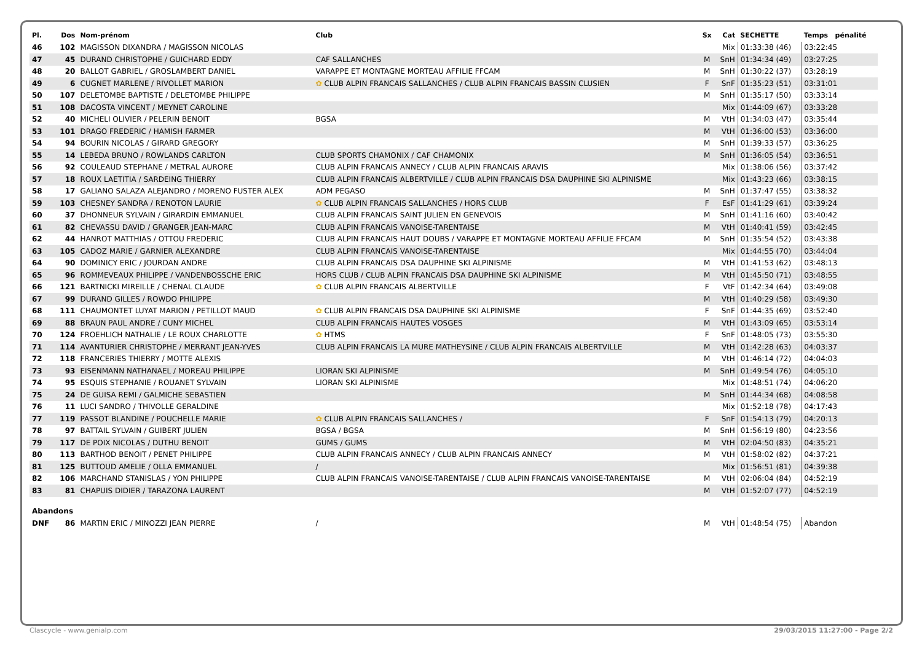| Pl. | Dos | Nom-prénom | Club | Sx | Cat | SECHETTE | Temps pénalité |
| --- | --- | --- | --- | --- | --- | --- | --- |
| 46 | 102 | MAGISSON DIXANDRA / MAGISSON NICOLAS | | | Mix | 01:33:38 (46) | 03:22:45 |
| 47 | 45 | DURAND CHRISTOPHE / GUICHARD EDDY | CAF SALLANCHES | M | SnH | 01:34:34 (49) | 03:27:25 |
| 48 | 20 | BALLOT GABRIEL / GROSLAMBERT DANIEL | VARAPPE ET MONTAGNE MORTEAU AFFILIE FFCAM | M | SnH | 01:30:22 (37) | 03:28:19 |
| 49 | 6 | CUGNET MARLENE / RIVOLLET MARION | ✿ CLUB ALPIN FRANCAIS SALLANCHES / CLUB ALPIN FRANCAIS BASSIN CLUSIEN | F | SnF | 01:35:23 (51) | 03:31:01 |
| 50 | 107 | DELETOMBE BAPTISTE / DELETOMBE PHILIPPE | | M | SnH | 01:35:17 (50) | 03:33:14 |
| 51 | 108 | DACOSTA VINCENT / MEYNET CAROLINE | | | Mix | 01:44:09 (67) | 03:33:28 |
| 52 | 40 | MICHELI OLIVIER / PELERIN BENOIT | BGSA | M | VtH | 01:34:03 (47) | 03:35:44 |
| 53 | 101 | DRAGO FREDERIC / HAMISH FARMER | | M | VtH | 01:36:00 (53) | 03:36:00 |
| 54 | 94 | BOURIN NICOLAS / GIRARD GREGORY | | M | SnH | 01:39:33 (57) | 03:36:25 |
| 55 | 14 | LEBEDA BRUNO / ROWLANDS CARLTON | CLUB SPORTS CHAMONIX / CAF CHAMONIX | M | SnH | 01:36:05 (54) | 03:36:51 |
| 56 | 92 | COULEAUD STEPHANE / METRAL AURORE | CLUB ALPIN FRANCAIS ANNECY / CLUB ALPIN FRANCAIS ARAVIS | | Mix | 01:38:06 (56) | 03:37:42 |
| 57 | 18 | ROUX LAETITIA / SARDEING THIERRY | CLUB ALPIN FRANCAIS ALBERTVILLE / CLUB ALPIN FRANCAIS DSA DAUPHINE SKI ALPINISME | | Mix | 01:43:23 (66) | 03:38:15 |
| 58 | 17 | GALIANO SALAZA ALEJANDRO / MORENO FUSTER ALEX | ADM PEGASO | M | SnH | 01:37:47 (55) | 03:38:32 |
| 59 | 103 | CHESNEY SANDRA / RENOTON LAURIE | ✿ CLUB ALPIN FRANCAIS SALLANCHES / HORS CLUB | F | EsF | 01:41:29 (61) | 03:39:24 |
| 60 | 37 | DHONNEUR SYLVAIN / GIRARDIN EMMANUEL | CLUB ALPIN FRANCAIS SAINT JULIEN EN GENEVOIS | M | SnH | 01:41:16 (60) | 03:40:42 |
| 61 | 82 | CHEVASSU DAVID / GRANGER JEAN-MARC | CLUB ALPIN FRANCAIS VANOISE-TARENTAISE | M | VtH | 01:40:41 (59) | 03:42:45 |
| 62 | 44 | HANROT MATTHIAS / OTTOU FREDERIC | CLUB ALPIN FRANCAIS HAUT DOUBS / VARAPPE ET MONTAGNE MORTEAU AFFILIE FFCAM | M | SnH | 01:35:54 (52) | 03:43:38 |
| 63 | 105 | CADOZ MARIE / GARNIER ALEXANDRE | CLUB ALPIN FRANCAIS VANOISE-TARENTAISE | | Mix | 01:44:55 (70) | 03:44:04 |
| 64 | 90 | DOMINICY ERIC / JOURDAN ANDRE | CLUB ALPIN FRANCAIS DSA DAUPHINE SKI ALPINISME | M | VtH | 01:41:53 (62) | 03:48:13 |
| 65 | 96 | ROMMEVEAUX PHILIPPE / VANDENBOSSCHE ERIC | HORS CLUB / CLUB ALPIN FRANCAIS DSA DAUPHINE SKI ALPINISME | M | VtH | 01:45:50 (71) | 03:48:55 |
| 66 | 121 | BARTNICKI MIREILLE / CHENAL CLAUDE | ✿ CLUB ALPIN FRANCAIS ALBERTVILLE | F | VtF | 01:42:34 (64) | 03:49:08 |
| 67 | 99 | DURAND GILLES / ROWDO PHILIPPE | | M | VtH | 01:40:29 (58) | 03:49:30 |
| 68 | 111 | CHAUMONTET LUYAT MARION / PETILLOT MAUD | ✿ CLUB ALPIN FRANCAIS DSA DAUPHINE SKI ALPINISME | F | SnF | 01:44:35 (69) | 03:52:40 |
| 69 | 88 | BRAUN PAUL ANDRE / CUNY MICHEL | CLUB ALPIN FRANCAIS HAUTES VOSGES | M | VtH | 01:43:09 (65) | 03:53:14 |
| 70 | 124 | FROEHLICH NATHALIE / LE ROUX CHARLOTTE | ✿ HTMS | F | SnF | 01:48:05 (73) | 03:55:30 |
| 71 | 114 | AVANTURIER CHRISTOPHE / MERRANT JEAN-YVES | CLUB ALPIN FRANCAIS LA MURE MATHEYSINE / CLUB ALPIN FRANCAIS ALBERTVILLE | M | VtH | 01:42:28 (63) | 04:03:37 |
| 72 | 118 | FRANCERIES THIERRY / MOTTE ALEXIS | | M | VtH | 01:46:14 (72) | 04:04:03 |
| 73 | 93 | EISENMANN NATHANAEL / MOREAU PHILIPPE | LIORAN SKI ALPINISME | M | SnH | 01:49:54 (76) | 04:05:10 |
| 74 | 95 | ESQUIS STEPHANIE / ROUANET SYLVAIN | LIORAN SKI ALPINISME | | Mix | 01:48:51 (74) | 04:06:20 |
| 75 | 24 | DE GUISA REMI / GALMICHE SEBASTIEN | | M | SnH | 01:44:34 (68) | 04:08:58 |
| 76 | 11 | LUCI SANDRO / THIVOLLE GERALDINE | | | Mix | 01:52:18 (78) | 04:17:43 |
| 77 | 119 | PASSOT BLANDINE / POUCHELLE MARIE | ✿ CLUB ALPIN FRANCAIS SALLANCHES / | F | SnF | 01:54:13 (79) | 04:20:13 |
| 78 | 97 | BATTAIL SYLVAIN / GUIBERT JULIEN | BGSA / BGSA | M | SnH | 01:56:19 (80) | 04:23:56 |
| 79 | 117 | DE POIX NICOLAS / DUTHU BENOIT | GUMS / GUMS | M | VtH | 02:04:50 (83) | 04:35:21 |
| 80 | 113 | BARTHOD BENOIT / PENET PHILIPPE | CLUB ALPIN FRANCAIS ANNECY / CLUB ALPIN FRANCAIS ANNECY | M | VtH | 01:58:02 (82) | 04:37:21 |
| 81 | 125 | BUTTOUD AMELIE / OLLA EMMANUEL | / | | Mix | 01:56:51 (81) | 04:39:38 |
| 82 | 106 | MARCHAND STANISLAS / YON PHILIPPE | CLUB ALPIN FRANCAIS VANOISE-TARENTAISE / CLUB ALPIN FRANCAIS VANOISE-TARENTAISE | M | VtH | 02:06:04 (84) | 04:52:19 |
| 83 | 81 | CHAPUIS DIDIER / TARAZONA LAURENT | | M | VtH | 01:52:07 (77) | 04:52:19 |
| Abandons | | | | | | | |
| DNF | 86 | MARTIN ERIC / MINOZZI JEAN PIERRE | / | M | VtH | 01:48:54 (75) | Abandon |
Clascycle - www.genialp.com 29/03/2015 11:27:00 - Page 2/2